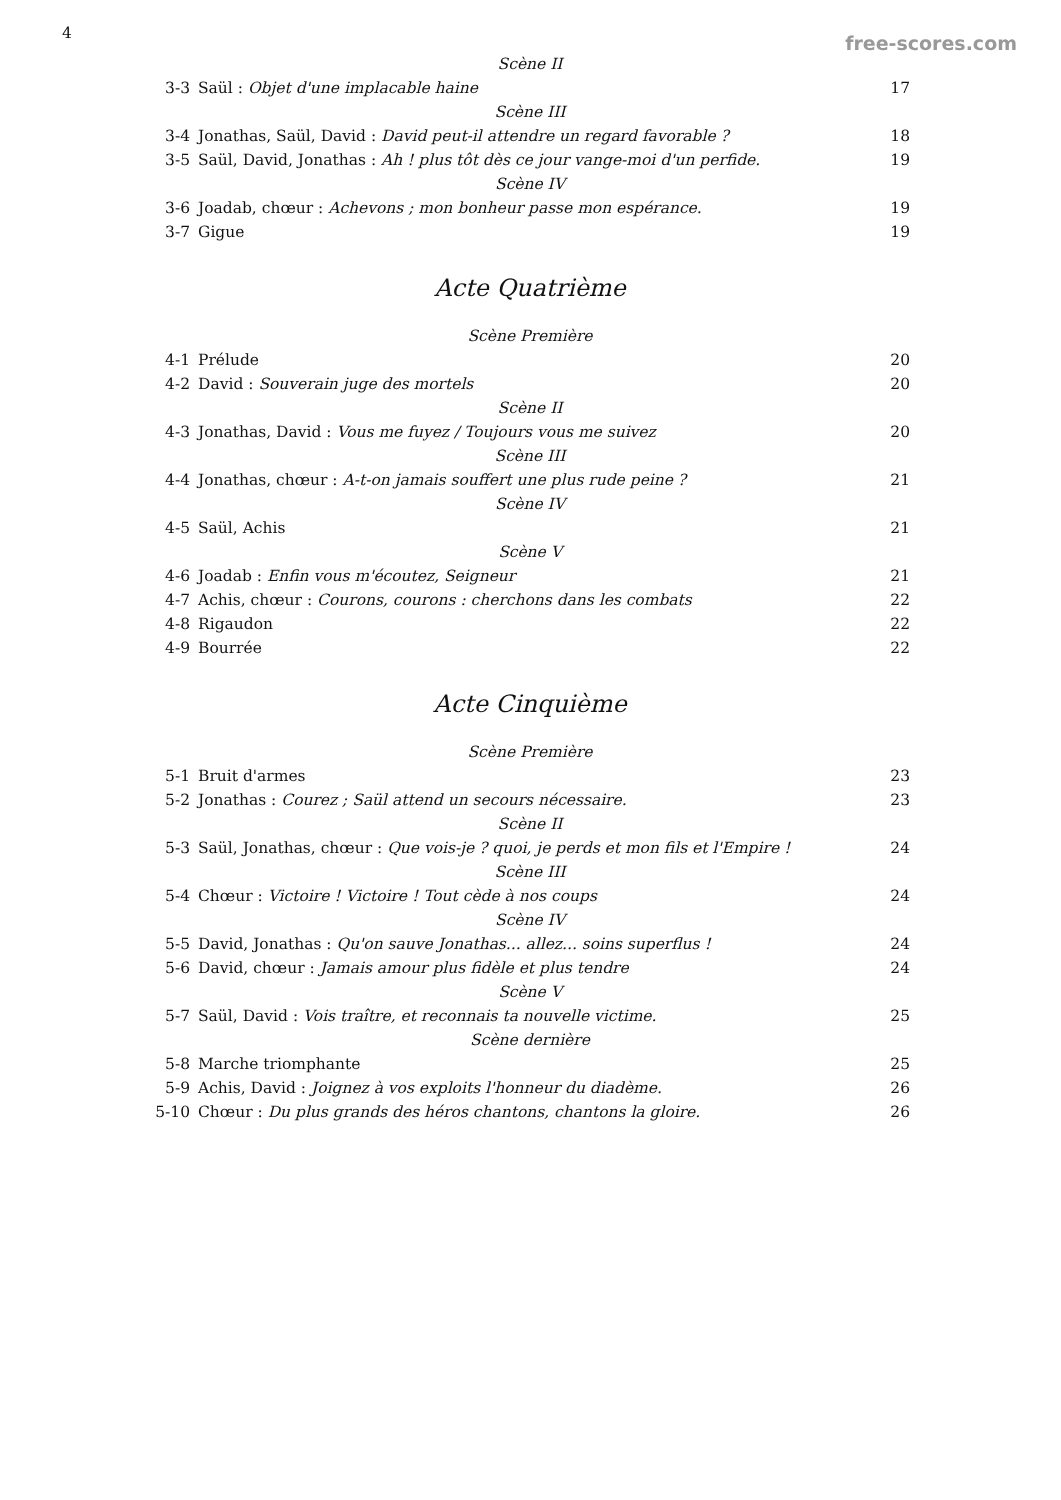4 free-scores.com
| Scène II | | |
| 3-3 | Saül : Objet d'une implacable haine | 17 |
| Scène III | | |
| 3-4 | Jonathas, Saül, David : David peut-il attendre un regard favorable ? | 18 |
| 3-5 | Saül, David, Jonathas : Ah ! plus tôt dès ce jour vange-moi d'un perfide. | 19 |
| Scène IV | | |
| 3-6 | Joadab, chœur : Achevons ; mon bonheur passe mon espérance. | 19 |
| 3-7 | Gigue | 19 |
Acte Quatrième
| Scène Première | | |
| 4-1 | Prélude | 20 |
| 4-2 | David : Souverain juge des mortels | 20 |
| Scène II | | |
| 4-3 | Jonathas, David : Vous me fuyez / Toujours vous me suivez | 20 |
| Scène III | | |
| 4-4 | Jonathas, chœur : A-t-on jamais souffert une plus rude peine ? | 21 |
| Scène IV | | |
| 4-5 | Saül, Achis | 21 |
| Scène V | | |
| 4-6 | Joadab : Enfin vous m'écoutez, Seigneur | 21 |
| 4-7 | Achis, chœur : Courons, courons : cherchons dans les combats | 22 |
| 4-8 | Rigaudon | 22 |
| 4-9 | Bourrée | 22 |
Acte Cinquième
| Scène Première | | |
| 5-1 | Bruit d'armes | 23 |
| 5-2 | Jonathas : Courez ; Saül attend un secours nécessaire. | 23 |
| Scène II | | |
| 5-3 | Saül, Jonathas, chœur : Que vois-je ? quoi, je perds et mon fils et l'Empire ! | 24 |
| Scène III | | |
| 5-4 | Chœur : Victoire ! Victoire ! Tout cède à nos coups | 24 |
| Scène IV | | |
| 5-5 | David, Jonathas : Qu'on sauve Jonathas... allez... soins superflus ! | 24 |
| 5-6 | David, chœur : Jamais amour plus fidèle et plus tendre | 24 |
| Scène V | | |
| 5-7 | Saül, David : Vois traître, et reconnais ta nouvelle victime. | 25 |
| Scène dernière | | |
| 5-8 | Marche triomphante | 25 |
| 5-9 | Achis, David : Joignez à vos exploits l'honneur du diadème. | 26 |
| 5-10 | Chœur : Du plus grands des héros chantons, chantons la gloire. | 26 |